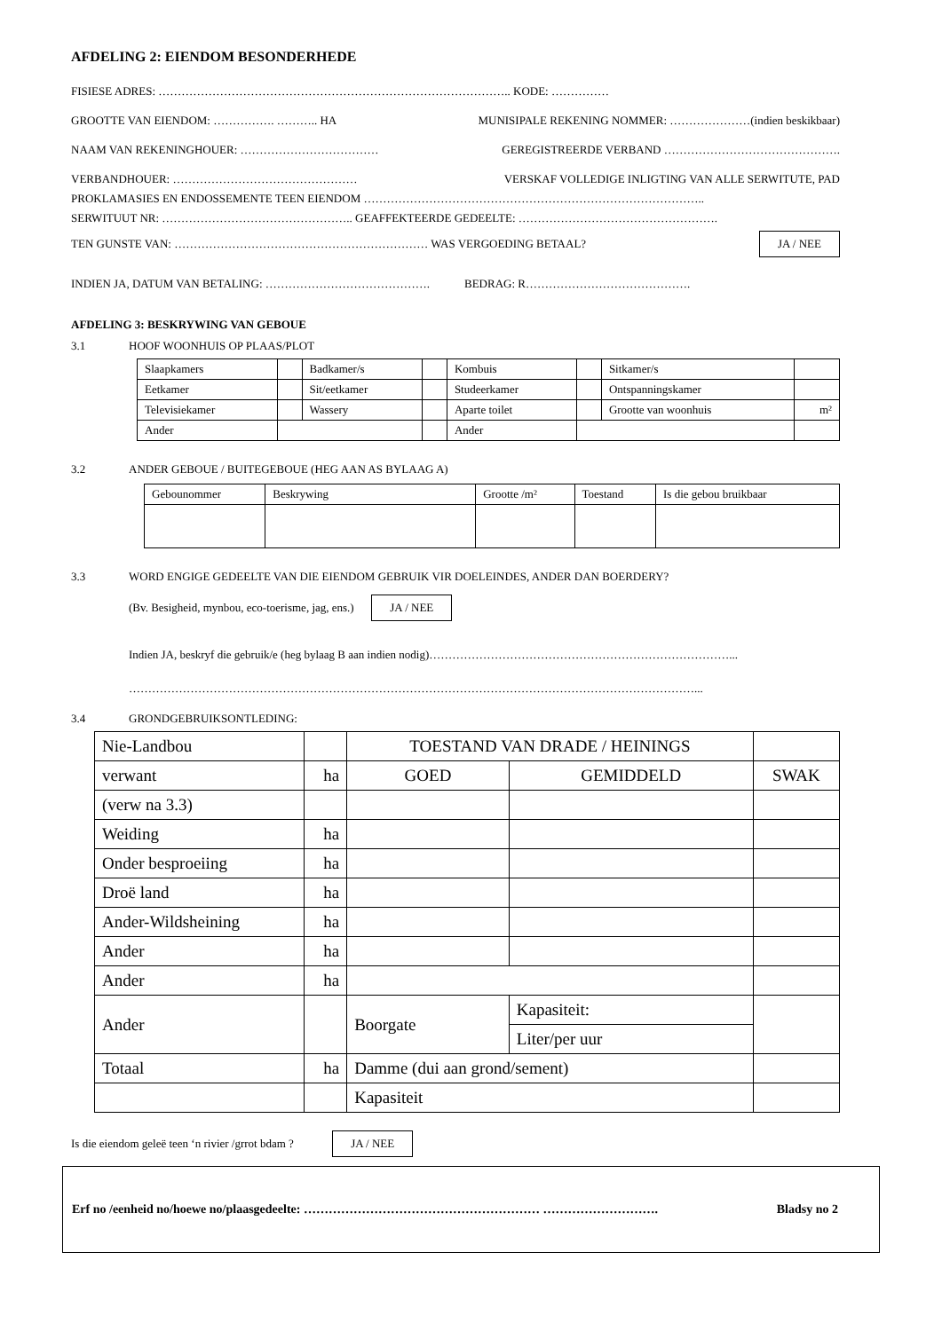AFDELING 2: EIENDOM BESONDERHEDE
FISIESE ADRES: ……………………………………………………………………………….. KODE: ……………
GROOTTE VAN EIENDOM: ……………. ……….. HA MUNISIPALE REKENING NOMMER: …………………(indien beskikbaar)
NAAM VAN REKENINGHOUER: ……………………………… GEREGISTREERDE VERBAND ……………………………………….
VERBANDHOUER: ………………………………………… VERSKAF VOLLEDIGE INLIGTING VAN ALLE SERWITUTE, PAD
PROKLAMASIES EN ENDOSSEMENTE TEEN EIENDOM ……………………………………………………………………………..
SERWITUUT NR: ………………………………………….. GEAFFEKTEERDE GEDEELTE: …………………………………………….
TEN GUNSTE VAN: ………………………………………………………… WAS VERGOEDING BETAAL? JA / NEE
INDIEN JA, DATUM VAN BETALING: ……………………………………. BEDRAG: R…………………………………….
AFDELING 3: BESKRYWING VAN GEBOUE
3.1 HOOF WOONHUIS OP PLAAS/PLOT
| Slaapkamers | | Badkamer/s | | Kombuis | | Sitkamer/s | |
| Eetkamer | | Sit/eetkamer | | Studeerkamer | | Ontspanningskamer | |
| Televisiekamer | | Wassery | | Aparte toilet | | Grootte van woonhuis | m² |
| Ander | | | | Ander | | | |
3.2 ANDER GEBOUE / BUITEGEBOUE (HEG AAN AS BYLAAG A)
| Gebounommer | Beskrywing | Grootte /m² | Toestand | Is die gebou bruikbaar |
3.3 WORD ENGIGE GEDEELTE VAN DIE EIENDOM GEBRUIK VIR DOELEINDES, ANDER DAN BOERDERY?
(Bv. Besigheid, mynbou, eco-toerisme, jag, ens.) JA / NEE
Indien JA, beskryf die gebruik/e (heg bylaag B aan indien nodig)……………………………………………………………………...
…………………………………………………………………………………………………………………………………...
3.4 GRONDGEBRUIKSONTLEDING:
| Nie-Landbou | | TOESTAND VAN DRADE / HEININGS | | | |
| verwant | ha | GOED | | GEMIDDELD | SWAK |
| (verw na 3.3) | | | | | |
| Weiding | ha | | | | |
| Onder besproeiing | ha | | | | |
| Droë land | ha | | | | |
| Ander-Wildsheining | ha | | | | |
| Ander | ha | | | | |
| Ander | ha | | | | |
| Ander | | Boorgate | Kapasiteit: | | |
| | | | Liter/per uur | | |
| Totaal | ha | Damme (dui aan grond/sement) | | | |
| | | Kapasiteit | | | |
Is die eiendom geleë teen ‘n rivier /grrot bdam ? JA / NEE
Erf no /eenheid no/hoewe no/plaasgedeelte: ………………………………………………… ………………………. Bladsy no 2